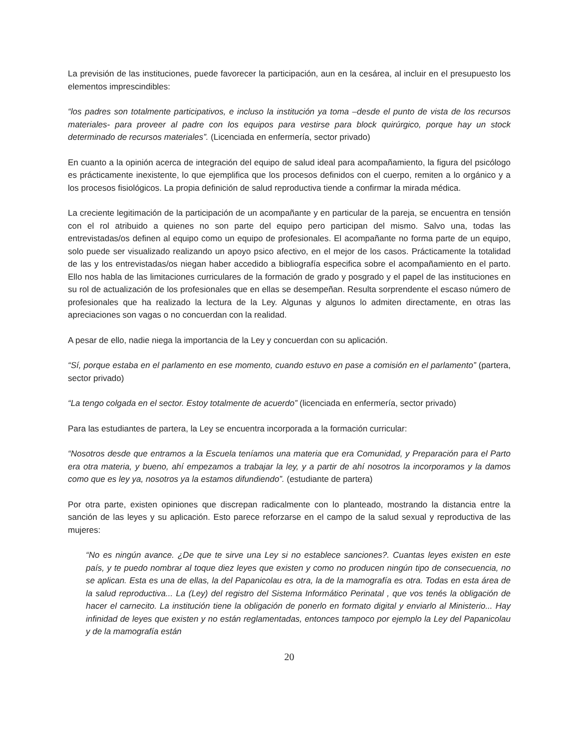La previsión de las instituciones, puede favorecer la participación, aun en la cesárea, al incluir en el presupuesto los elementos imprescindibles:
“los padres son totalmente participativos, e incluso la institución ya toma –desde el punto de vista de los recursos materiales- para proveer al padre con los equipos para vestirse para block quirúrgico, porque hay un stock determinado de recursos materiales”. (Licenciada en enfermería, sector privado)
En cuanto a la opinión acerca de integración del equipo de salud ideal para acompañamiento, la figura del psicólogo es prácticamente inexistente, lo que ejemplifica que los procesos definidos con el cuerpo, remiten a lo orgánico y a los procesos fisiológicos. La propia definición de salud reproductiva tiende a confirmar la mirada médica.
La creciente legitimación de la participación de un acompañante y en particular de la pareja, se encuentra en tensión con el rol atribuido a quienes no son parte del equipo pero participan del mismo. Salvo una, todas las entrevistadas/os definen al equipo como un equipo de profesionales. El acompañante no forma parte de un equipo, solo puede ser visualizado realizando un apoyo psico afectivo, en el mejor de los casos. Prácticamente la totalidad de las y los entrevistadas/os niegan haber accedido a bibliografía especifica sobre el acompañamiento en el parto. Ello nos habla de las limitaciones curriculares de la formación de grado y posgrado y el papel de las instituciones en su rol de actualización de los profesionales que en ellas se desempeñan. Resulta sorprendente el escaso número de profesionales que ha realizado la lectura de la Ley. Algunas y algunos lo admiten directamente, en otras las apreciaciones son vagas o no concuerdan con la realidad.
A pesar de ello, nadie niega la importancia de la Ley y concuerdan con su aplicación.
“Sí, porque estaba en el parlamento en ese momento, cuando estuvo en pase a comisión en el parlamento” (partera, sector privado)
“La tengo colgada en el sector. Estoy totalmente de acuerdo” (licenciada en enfermería, sector privado)
Para las estudiantes de partera, la Ley se encuentra incorporada a la formación curricular:
“Nosotros desde que entramos a la Escuela teníamos una materia que era Comunidad, y Preparación para el Parto era otra materia, y bueno, ahí empezamos a trabajar la ley, y a partir de ahí nosotros la incorporamos y la damos como que es ley ya, nosotros ya la estamos difundiendo”. (estudiante de partera)
Por otra parte, existen opiniones que discrepan radicalmente con lo planteado, mostrando la distancia entre la sanción de las leyes y su aplicación. Esto parece reforzarse en el campo de la salud sexual y reproductiva de las mujeres:
“No es ningún avance. ¿De que te sirve una Ley si no establece sanciones?. Cuantas leyes existen en este país, y te puedo nombrar al toque diez leyes que existen y como no producen ningún tipo de consecuencia, no se aplican. Esta es una de ellas, la del Papanicolau es otra, la de la mamografía es otra. Todas en esta área de la salud reproductiva... La (Ley) del registro del Sistema Informático Perinatal , que vos tenés la obligación de hacer el carnecito. La institución tiene la obligación de ponerlo en formato digital y enviarlo al Ministerio... Hay infinidad de leyes que existen y no están reglamentadas, entonces tampoco por ejemplo la Ley del Papanicolau y de la mamografía están
20